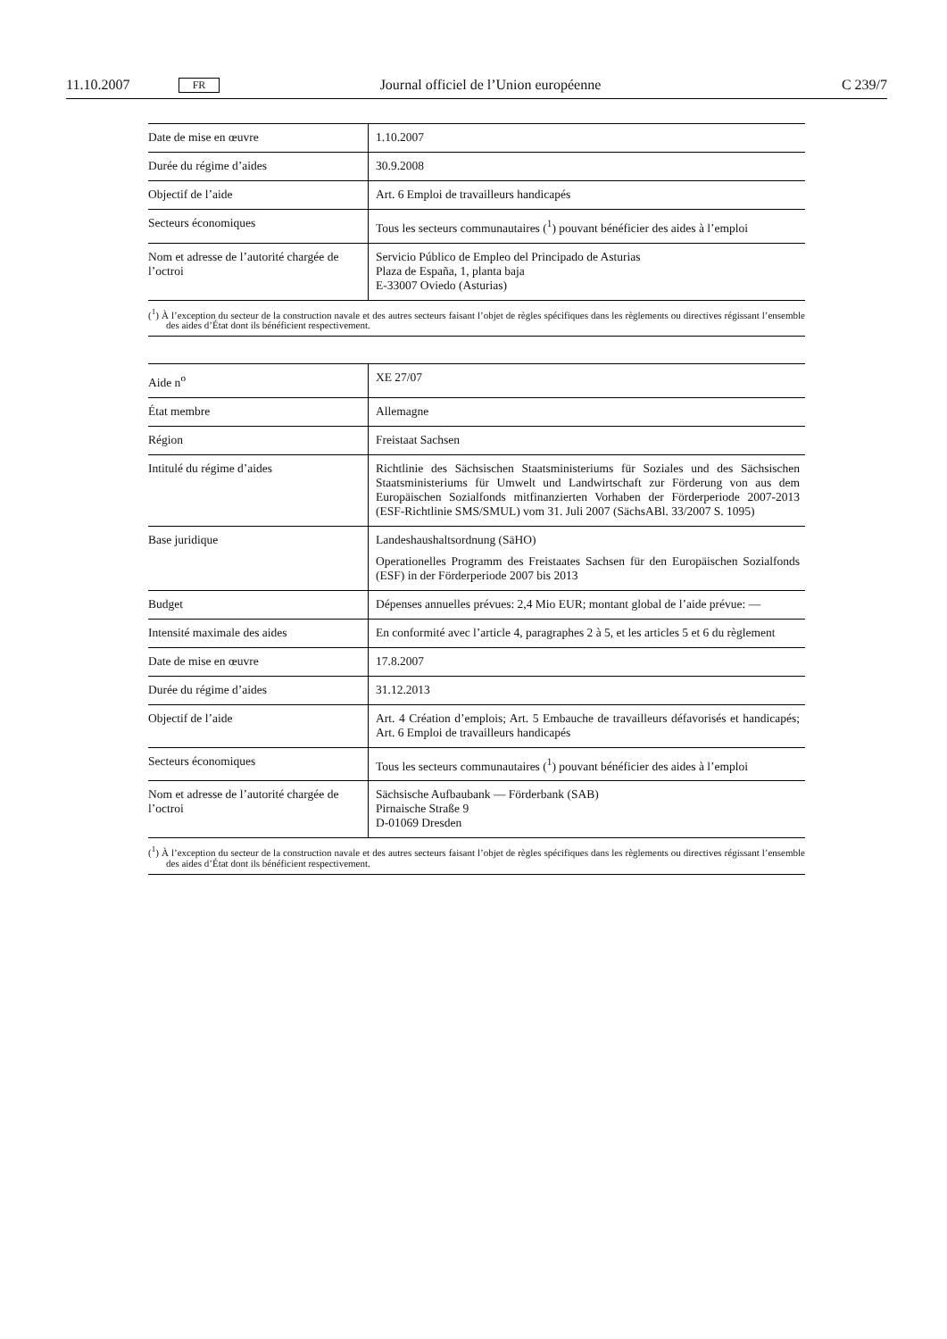11.10.2007 FR Journal officiel de l’Union européenne C 239/7
| Date de mise en œuvre | 1.10.2007 |
| Durée du régime d’aides | 30.9.2008 |
| Objectif de l’aide | Art. 6 Emploi de travailleurs handicapés |
| Secteurs économiques | Tous les secteurs communautaires (<sup>1</sup>) pouvant bénéficier des aides à l’emploi |
| Nom et adresse de l’autorité chargée de l’octroi | Servicio Público de Empleo del Principado de Asturias Plaza de España, 1, planta baja E-33007 Oviedo (Asturias) |
(<sup>1</sup>) À l’exception du secteur de la construction navale et des autres secteurs faisant l’objet de règles spécifiques dans les règlements ou directives régissant l’ensemble des aides d’État dont ils bénéficient respectivement.
| Aide n<sup>o</sup> | XE 27/07 |
| État membre | Allemagne |
| Région | Freistaat Sachsen |
| Intitulé du régime d’aides | Richtlinie des Sächsischen Staatsministeriums für Soziales und des Sächsischen Staatsministeriums für Umwelt und Landwirtschaft zur Förderung von aus dem Europäischen Sozialfonds mitfinanzierten Vorhaben der Förderperiode 2007-2013 (ESF-Richtlinie SMS/SMUL) vom 31. Juli 2007 (SächsABl. 33/2007 S. 1095) |
| Base juridique | Landeshaushaltsordnung (SäHO) Operationelles Programm des Freistaates Sachsen für den Europäischen Sozialfonds (ESF) in der Förderperiode 2007 bis 2013 |
| Budget | Dépenses annuelles prévues: 2,4 Mio EUR; montant global de l’aide prévue: — |
| Intensité maximale des aides | En conformité avec l’article 4, paragraphes 2 à 5, et les articles 5 et 6 du règlement |
| Date de mise en œuvre | 17.8.2007 |
| Durée du régime d’aides | 31.12.2013 |
| Objectif de l’aide | Art. 4 Création d’emplois; Art. 5 Embauche de travailleurs défavorisés et handicapés; Art. 6 Emploi de travailleurs handicapés |
| Secteurs économiques | Tous les secteurs communautaires (<sup>1</sup>) pouvant bénéficier des aides à l’emploi |
| Nom et adresse de l’autorité chargée de l’octroi | Sächsische Aufbaubank — Förderbank (SAB) Pirnaische Straße 9 D-01069 Dresden |
(<sup>1</sup>) À l’exception du secteur de la construction navale et des autres secteurs faisant l’objet de règles spécifiques dans les règlements ou directives régissant l’ensemble des aides d’État dont ils bénéficient respectivement.